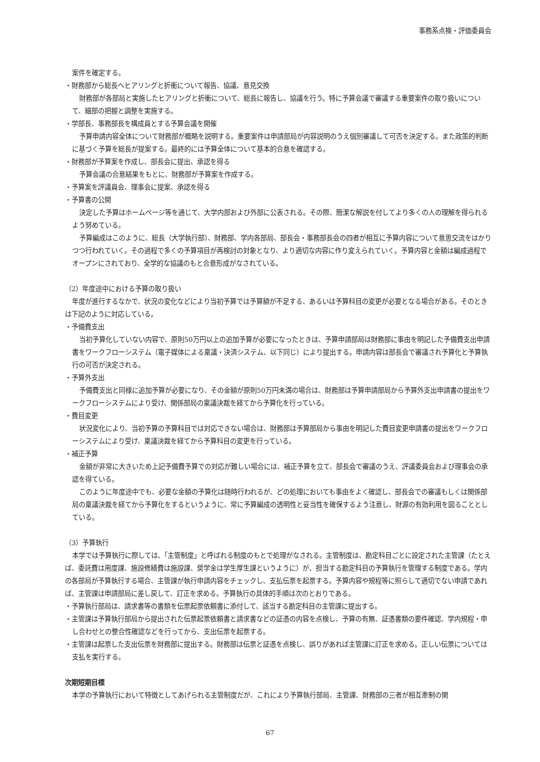事務系点検・評価委員会
案件を確定する。
・財務部から総長へヒアリングと折衝について報告、協議、意見交換
財務部が各部局と実施したヒアリングと折衝について、総長に報告し、協議を行う。特に予算会議で審議する重要案件の取り扱いについて、細部の把握と調整を実施する。
・学部長、事務部長を構成員とする予算会議を開催
予算申請内容全体について財務部が概略を説明する。重要案件は申請部局が内容説明のうえ個別審議して可否を決定する。また政策的判断に基づく予算を総長が提案する。最終的には予算全体について基本的合意を確認する。
・財務部が予算案を作成し、部長会に提出、承認を得る
予算会議の合意結果をもとに、財務部が予算案を作成する。
・予算案を評議員会、理事会に提案、承認を得る
・予算書の公開
決定した予算はホームページ等を通じて、大学内部および外部に公表される。その際、簡潔な解説を付してより多くの人の理解を得られるよう努めている。
予算編成はこのように、総長（大学執行部）、財務部、学内各部局、部長会・事務部長会の四者が相互に予算内容について意思交流をはかりつつ行われていく。その過程で多くの予算項目が再検討の対象となり、より適切な内容に作り変えられていく。予算内容と金額は編成過程でオープンにされており、全学的な協議のもと合意形成がなされている。
（2）年度途中における予算の取り扱い
年度が進行するなかで、状況の変化などにより当初予算では予算額が不足する、あるいは予算科目の変更が必要となる場合がある。そのときは下記のように対応している。
・予備費支出
当初予算化していない内容で、原則50万円以上の追加予算が必要になったときは、予算申請部局は財務部に事由を明記した予備費支出申請書をワークフローシステム（電子媒体による稟議・決済システム、以下同じ）により提出する。申請内容は部長会で審議され予算化と予算執行の可否が決定される。
・予算外支出
予備費支出と同様に追加予算が必要になり、その金額が原則50万円未満の場合は、財務部は予算申請部局から予算外支出申請書の提出をワークフローシステムにより受け、関係部局の稟議決裁を経てから予算化を行っている。
・費目変更
状況変化により、当初予算の予算科目では対応できない場合は、財務部は予算部局から事由を明記した費目変更申請書の提出をワークフローシステムにより受け、稟議決裁を経てから予算科目の変更を行っている。
・補正予算
金額が非常に大きいため上記予備費予算での対応が難しい場合には、補正予算を立て、部長会で審議のうえ、評議委員会および理事会の承認を得ている。
このように年度途中でも、必要な金額の予算化は随時行われるが、どの処理においても事由をよく確認し、部長会での審議もしくは関係部局の稟議決裁を経てから予算化をするというように、常に予算編成の透明性と妥当性を確保するよう注意し、財源の有効利用を図ることとしている。
（3）予算執行
本学では予算執行に際しては、「主管制度」と呼ばれる制度のもとで処理がなされる。主管制度は、勘定科目ごとに設定された主管課（たとえば、委託費は用度課、施設修繕費は施設課、奨学金は学生厚生課というように）が、担当する勘定科目の予算執行を管理する制度である。学内の各部局が予算執行する場合、主管課が執行申請内容をチェックし、支払伝票を起票する。予算内容や規程等に照らして適切でない申請であれば、主管課は申請部局に差し戻して、訂正を求める。予算執行の具体的手順は次のとおりである。
・予算執行部局は、請求書等の書類を伝票起票依頼書に添付して、該当する勘定科目の主管課に提出する。
・主管課は予算執行部局から提出された伝票起票依頼書と請求書などの証憑の内容を点検し、予算の有無、証憑書類の要件確認、学内規程・申し合わせとの整合性確認などを行ってから、支出伝票を起票する。
・主管課は起票した支出伝票を財務部に提出する。財務部は伝票と証憑を点検し、誤りがあれば主管課に訂正を求める。正しい伝票については支払を実行する。
次期短期目標
本学の予算執行において特徴としてあげられる主管制度だが、これにより予算執行部局、主管課、財務部の三者が相互牽制の関
67